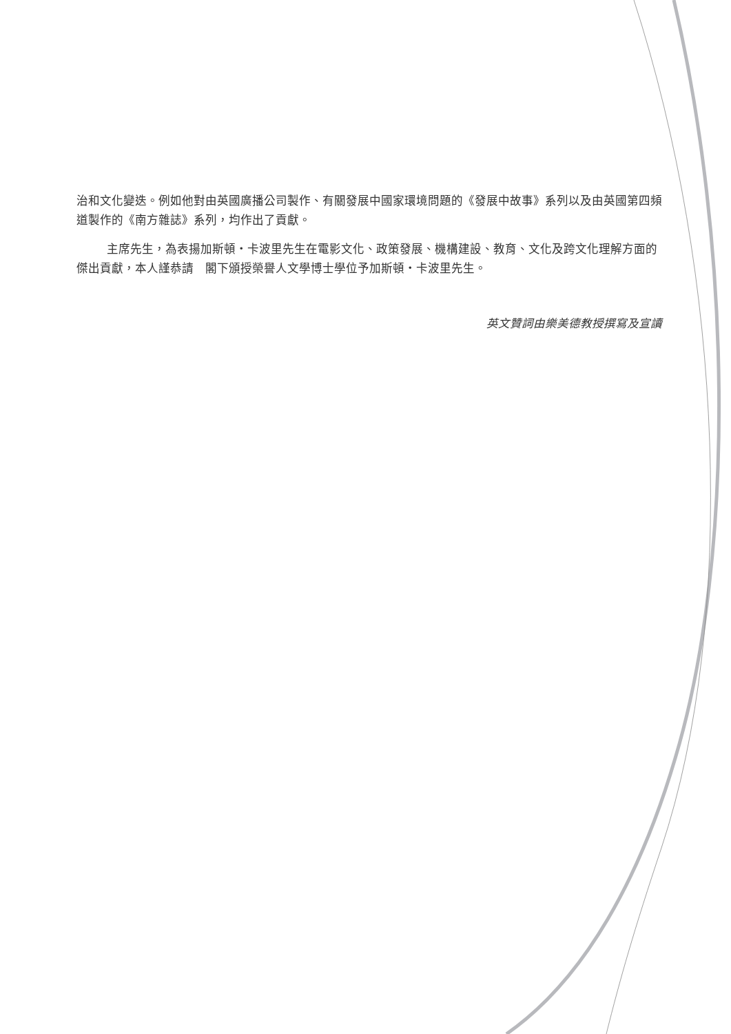治和文化變迭。例如他對由英國廣播公司製作、有關發展中國家環境問題的《發展中故事》系列以及由英國第四頻道製作的《南方雜誌》系列，均作出了貢獻。
主席先生，為表揚加斯頓・卡波里先生在電影文化、政策發展、機構建設、教育、文化及跨文化理解方面的傑出貢獻，本人謹恭請　閣下頒授榮譽人文學博士學位予加斯頓・卡波里先生。
英文贊詞由樂美德教授撰寫及宣讀